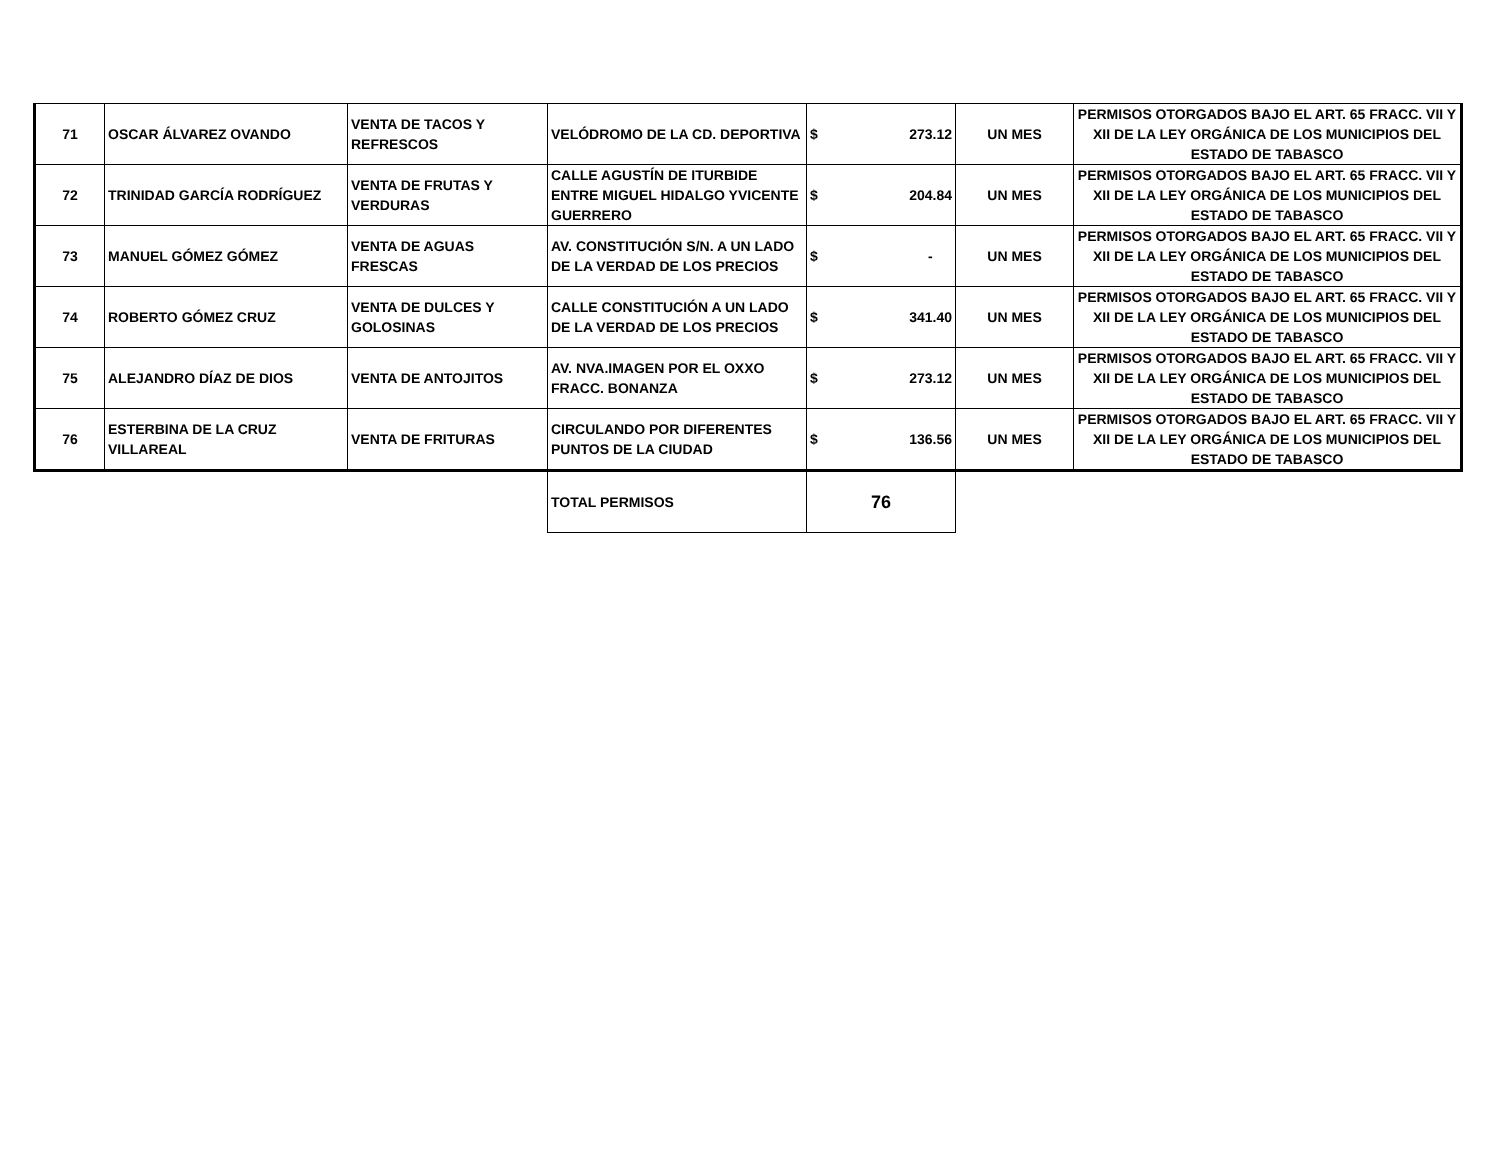| 71 | OSCAR ÁLVAREZ OVANDO | VENTA DE TACOS Y REFRESCOS | VELÓDROMO DE LA CD. DEPORTIVA | $ 273.12 | UN MES | PERMISOS OTORGADOS BAJO EL ART. 65 FRACC. VII Y XII DE LA LEY ORGÁNICA DE LOS MUNICIPIOS DEL ESTADO DE TABASCO |
| 72 | TRINIDAD GARCÍA RODRÍGUEZ | VENTA DE FRUTAS Y VERDURAS | CALLE AGUSTÍN DE ITURBIDE ENTRE MIGUEL HIDALGO YVICENTE GUERRERO | $ 204.84 | UN MES | PERMISOS OTORGADOS BAJO EL ART. 65 FRACC. VII Y XII DE LA LEY ORGÁNICA DE LOS MUNICIPIOS DEL ESTADO DE TABASCO |
| 73 | MANUEL GÓMEZ GÓMEZ | VENTA DE AGUAS FRESCAS | AV. CONSTITUCIÓN S/N. A UN LADO DE LA VERDAD DE LOS PRECIOS | $ - | UN MES | PERMISOS OTORGADOS BAJO EL ART. 65 FRACC. VII Y XII DE LA LEY ORGÁNICA DE LOS MUNICIPIOS DEL ESTADO DE TABASCO |
| 74 | ROBERTO GÓMEZ CRUZ | VENTA DE DULCES Y GOLOSINAS | CALLE CONSTITUCIÓN A UN LADO DE LA VERDAD DE LOS PRECIOS | $ 341.40 | UN MES | PERMISOS OTORGADOS BAJO EL ART. 65 FRACC. VII Y XII DE LA LEY ORGÁNICA DE LOS MUNICIPIOS DEL ESTADO DE TABASCO |
| 75 | ALEJANDRO DÍAZ DE DIOS | VENTA DE ANTOJITOS | AV. NVA.IMAGEN POR EL OXXO FRACC. BONANZA | $ 273.12 | UN MES | PERMISOS OTORGADOS BAJO EL ART. 65 FRACC. VII Y XII DE LA LEY ORGÁNICA DE LOS MUNICIPIOS DEL ESTADO DE TABASCO |
| 76 | ESTERBINA DE LA CRUZ VILLAREAL | VENTA DE FRITURAS | CIRCULANDO POR DIFERENTES PUNTOS DE LA CIUDAD | $ 136.56 | UN MES | PERMISOS OTORGADOS BAJO EL ART. 65 FRACC. VII Y XII DE LA LEY ORGÁNICA DE LOS MUNICIPIOS DEL ESTADO DE TABASCO |
| | | | TOTAL PERMISOS | 76 | | |